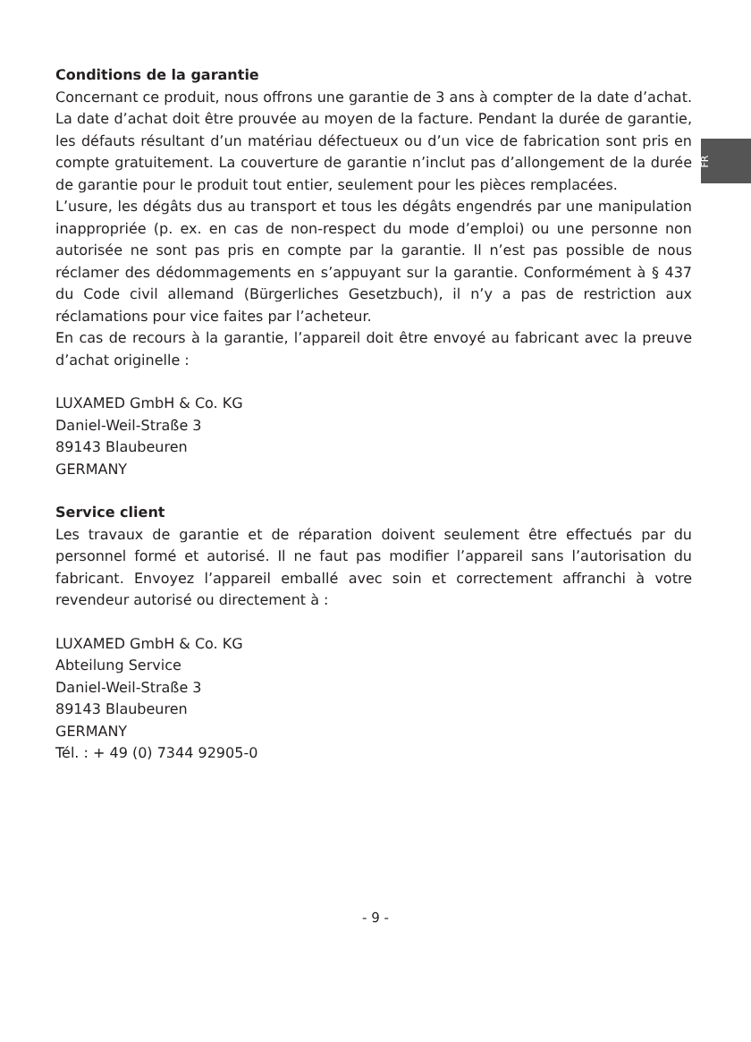FR
Conditions de la garantie
Concernant ce produit, nous offrons une garantie de 3 ans à compter de la date d’achat. La date d’achat doit être prouvée au moyen de la facture. Pendant la durée de garantie, les défauts résultant d’un matériau défectueux ou d’un vice de fabrication sont pris en compte gratuitement. La couverture de garantie n’inclut pas d’allongement de la durée de garantie pour le produit tout entier, seulement pour les pièces remplacées.
L’usure, les dégâts dus au transport et tous les dégâts engendrés par une manipulation inappropriée (p. ex. en cas de non-respect du mode d’emploi) ou une personne non autorisée ne sont pas pris en compte par la garantie. Il n’est pas possible de nous réclamer des dédommagements en s’appuyant sur la garantie. Conformément à § 437 du Code civil allemand (Bürgerliches Gesetzbuch), il n’y a pas de restriction aux réclamations pour vice faites par l’acheteur.
En cas de recours à la garantie, l’appareil doit être envoyé au fabricant avec la preuve d’achat originelle :
LUXAMED GmbH & Co. KG
Daniel-Weil-Straße 3
89143 Blaubeuren
GERMANY
Service client
Les travaux de garantie et de réparation doivent seulement être effectués par du personnel formé et autorisé. Il ne faut pas modifier l’appareil sans l’autorisation du fabricant. Envoyez l’appareil emballé avec soin et correctement affranchi à votre revendeur autorisé ou directement à :
LUXAMED GmbH & Co. KG
Abteilung Service
Daniel-Weil-Straße 3
89143 Blaubeuren
GERMANY
Tél. : + 49 (0) 7344 92905-0
- 9 -